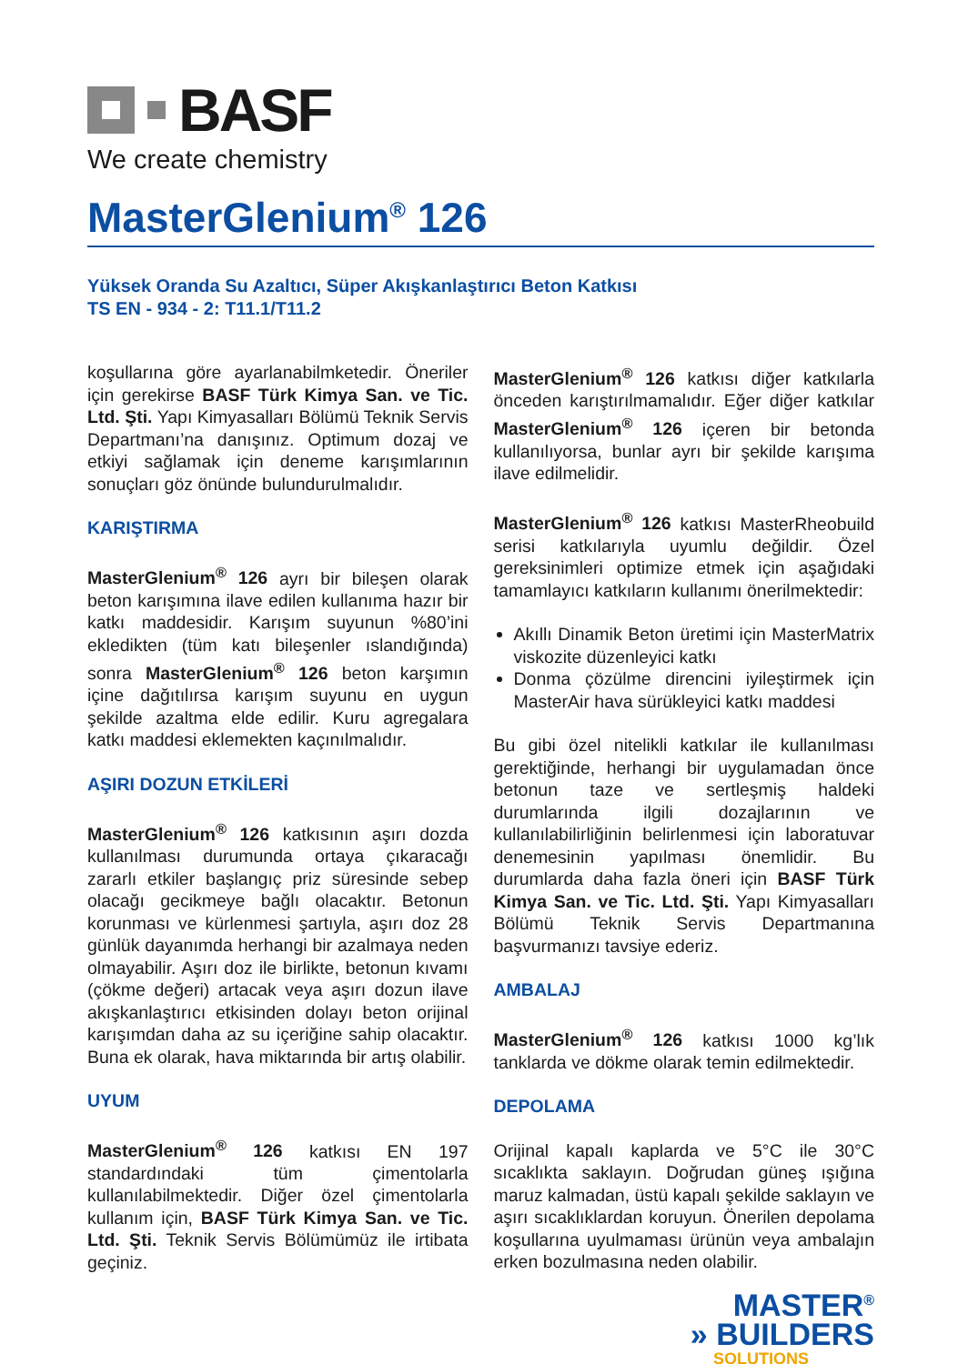BASF
We create chemistry
MasterGlenium<sup>®</sup> 126
Yüksek Oranda Su Azaltıcı, Süper Akışkanlaştırıcı Beton Katkısı
TS EN - 934 - 2: T11.1/T11.2
koşullarına göre ayarlanabilmketedir. Öneriler için gerekirse BASF Türk Kimya San. ve Tic. Ltd. Şti. Yapı Kimyasalları Bölümü Teknik Servis Departmanı’na danışınız. Optimum dozaj ve etkiyi sağlamak için deneme karışımlarının sonuçları göz önünde bulundurulmalıdır.
KARIŞTIRMA
MasterGlenium<sup>®</sup> 126 ayrı bir bileşen olarak beton karışımına ilave edilen kullanıma hazır bir katkı maddesidir. Karışım suyunun %80’ini ekledikten (tüm katı bileşenler ıslandığında) sonra MasterGlenium<sup>®</sup> 126 beton karşımın içine dağıtılırsa karışım suyunu en uygun şekilde azaltma elde edilir. Kuru agregalara katkı maddesi eklemekten kaçınılmalıdır.
AŞIRI DOZUN ETKİLERİ
MasterGlenium<sup>®</sup> 126 katkısının aşırı dozda kullanılması durumunda ortaya çıkaracağı zararlı etkiler başlangıç priz süresinde sebep olacağı gecikmeye bağlı olacaktır. Betonun korunması ve kürlenmesi şartıyla, aşırı doz 28 günlük dayanımda herhangi bir azalmaya neden olmayabilir. Aşırı doz ile birlikte, betonun kıvamı (çökme değeri) artacak veya aşırı dozun ilave akışkanlaştırıcı etkisinden dolayı beton orijinal karışımdan daha az su içeriğine sahip olacaktır. Buna ek olarak, hava miktarında bir artış olabilir.
UYUM
MasterGlenium<sup>®</sup> 126 katkısı EN 197 standardındaki tüm çimentolarla kullanılabilmektedir. Diğer özel çimentolarla kullanım için, BASF Türk Kimya San. ve Tic. Ltd. Şti. Teknik Servis Bölümümüz ile irtibata geçiniz.
MasterGlenium<sup>®</sup> 126 katkısı diğer katkılarla önceden karıştırılmamalıdır. Eğer diğer katkılar MasterGlenium<sup>®</sup> 126 içeren bir betonda kullanılıyorsa, bunlar ayrı bir şekilde karışıma ilave edilmelidir.
MasterGlenium<sup>®</sup> 126 katkısı MasterRheobuild serisi katkılarıyla uyumlu değildir. Özel gereksinimleri optimize etmek için aşağıdaki tamamlayıcı katkıların kullanımı önerilmektedir:
Akıllı Dinamik Beton üretimi için MasterMatrix viskozite düzenleyici katkı
Donma çözülme direncini iyileştirmek için MasterAir hava sürükleyici katkı maddesi
Bu gibi özel nitelikli katkılar ile kullanılması gerektiğinde, herhangi bir uygulamadan önce betonun taze ve sertleşmiş haldeki durumlarında ilgili dozajlarının ve kullanılabilirliğinin belirlenmesi için laboratuvar denemesinin yapılması önemlidir. Bu durumlarda daha fazla öneri için BASF Türk Kimya San. ve Tic. Ltd. Şti. Yapı Kimyasalları Bölümü Teknik Servis Departmanına başvurmanızı tavsiye ederiz.
AMBALAJ
MasterGlenium<sup>®</sup> 126 katkısı 1000 kg’lık tanklarda ve dökme olarak temin edilmektedir.
DEPOLAMA
Orijinal kapalı kaplarda ve 5°C ile 30°C sıcaklıkta saklayın. Doğrudan güneş ışığına maruz kalmadan, üstü kapalı şekilde saklayın ve aşırı sıcaklıklardan koruyun. Önerilen depolama koşullarına uyulmaması ürünün veya ambalajın erken bozulmasına neden olabilir.
MASTER<sup>®</sup>
» BUILDERS
SOLUTIONS